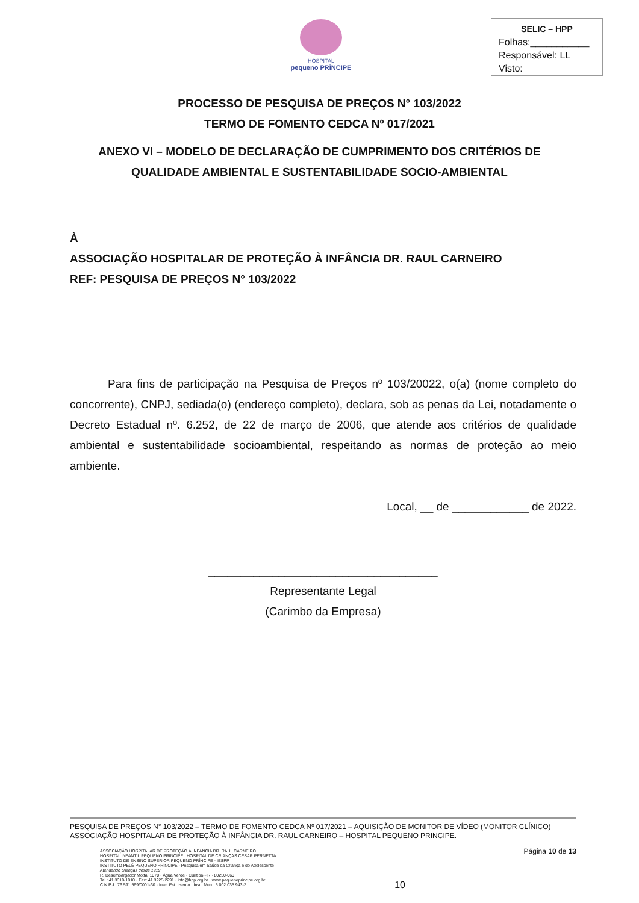HOSPITAL
pequeno PRÍNCIPE
SELIC – HPP
Folhas:___________
Responsável: LL
Visto:
PROCESSO DE PESQUISA DE PREÇOS N° 103/2022
TERMO DE FOMENTO CEDCA Nº 017/2021
ANEXO VI – MODELO DE DECLARAÇÃO DE CUMPRIMENTO DOS CRITÉRIOS DE QUALIDADE AMBIENTAL E SUSTENTABILIDADE SOCIO-AMBIENTAL
À
ASSOCIAÇÃO HOSPITALAR DE PROTEÇÃO À INFÂNCIA DR. RAUL CARNEIRO
REF: PESQUISA DE PREÇOS N° 103/2022
Para fins de participação na Pesquisa de Preços nº 103/20022, o(a) (nome completo do concorrente), CNPJ, sediada(o) (endereço completo), declara, sob as penas da Lei, notadamente o Decreto Estadual nº. 6.252, de 22 de março de 2006, que atende aos critérios de qualidade ambiental e sustentabilidade socioambiental, respeitando as normas de proteção ao meio ambiente.
Local, __ de ____________ de 2022.
____________________________________
Representante Legal
(Carimbo da Empresa)
PESQUISA DE PREÇOS N° 103/2022 – TERMO DE FOMENTO CEDCA Nº 017/2021 – AQUISIÇÃO DE MONITOR DE VÍDEO (MONITOR CLÍNICO)
ASSOCIAÇÃO HOSPITALAR DE PROTEÇÃO À INFÂNCIA DR. RAUL CARNEIRO – HOSPITAL PEQUENO PRINCIPE.
ASSOCIAÇÃO HOSPITALAR DE PROTEÇÃO À INFÂNCIA DR. RAUL CARNEIRO
HOSPITAL INFANTIL PEQUENO PRÍNCIPE . HOSPITAL DE CRIANÇAS CÉSAR PERNETTA
INSTITUTO DE ENSINO SUPERIOR PEQUENO PRÍNCIPE - IESPP
INSTITUTO PELÉ PEQUENO PRÍNCIPE - Pesquisa em Saúde da Criança e do Adolescente
Atendendo crianças desde 1919
R. Desembargador Motta, 1070 · Água Verde · Curitiba-PR · 80250-060
Tel.: 41 3310-1010 · Fax: 41 3225-2291 · info@hpp.org.br · www.pequenoprincipe.org.br
C.N.P.J.: 76.591.569/0001-30 · Insc. Est.: isento · Insc. Mun.: 5.002.035.943-2
10
Página 10 de 13